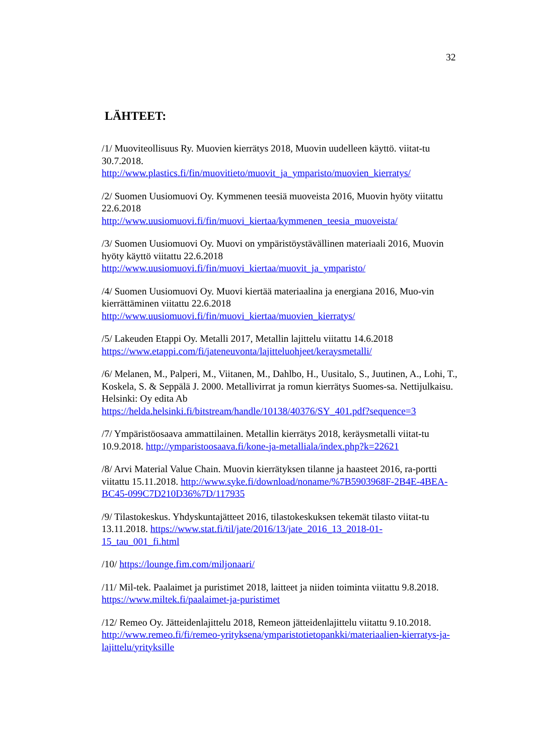32
LÄHTEET:
/1/ Muoviteollisuus Ry. Muovien kierrätys 2018, Muovin uudelleen käyttö. viitat-tu 30.7.2018.
http://www.plastics.fi/fin/muovitieto/muovit_ja_ymparisto/muovien_kierratys/
/2/ Suomen Uusiomuovi Oy. Kymmenen teesiä muoveista 2016, Muovin hyöty viitattu 22.6.2018
http://www.uusiomuovi.fi/fin/muovi_kiertaa/kymmenen_teesia_muoveista/
/3/ Suomen Uusiomuovi Oy. Muovi on ympäristöystävällinen materiaali 2016, Muovin hyöty käyttö viitattu 22.6.2018
http://www.uusiomuovi.fi/fin/muovi_kiertaa/muovit_ja_ymparisto/
/4/ Suomen Uusiomuovi Oy. Muovi kiertää materiaalina ja energiana 2016, Muo-vin kierrättäminen viitattu 22.6.2018
http://www.uusiomuovi.fi/fin/muovi_kiertaa/muovien_kierratys/
/5/ Lakeuden Etappi Oy. Metalli 2017, Metallin lajittelu viitattu 14.6.2018
https://www.etappi.com/fi/jateneuvonta/lajitteluohjeet/keraysmetalli/
/6/ Melanen, M., Palperi, M., Viitanen, M., Dahlbo, H., Uusitalo, S., Juutinen, A., Lohi, T., Koskela, S. & Seppälä J. 2000. Metallivirrat ja romun kierrätys Suomes-sa. Nettijulkaisu. Helsinki: Oy edita Ab
https://helda.helsinki.fi/bitstream/handle/10138/40376/SY_401.pdf?sequence=3
/7/ Ympäristöosaava ammattilainen. Metallin kierrätys 2018, keräysmetalli viitat-tu 10.9.2018. http://ymparistoosaava.fi/kone-ja-metalliala/index.php?k=22621
/8/ Arvi Material Value Chain. Muovin kierrätyksen tilanne ja haasteet 2016, ra-portti viitattu 15.11.2018. http://www.syke.fi/download/noname/%7B5903968F-2B4E-4BEA-BC45-099C7D210D36%7D/117935
/9/ Tilastokeskus. Yhdyskuntajätteet 2016, tilastokeskuksen tekemät tilasto viitat-tu 13.11.2018. https://www.stat.fi/til/jate/2016/13/jate_2016_13_2018-01-15_tau_001_fi.html
/10/ https://lounge.fim.com/miljonaari/
/11/ Mil-tek. Paalaimet ja puristimet 2018, laitteet ja niiden toiminta viitattu 9.8.2018. https://www.miltek.fi/paalaimet-ja-puristimet
/12/ Remeo Oy. Jätteidenlajittelu 2018, Remeon jätteidenlajittelu viitattu 9.10.2018. http://www.remeo.fi/fi/remeo-yrityksena/ymparistotietopankki/materiaalien-kierratys-ja-lajittelu/yrityksille